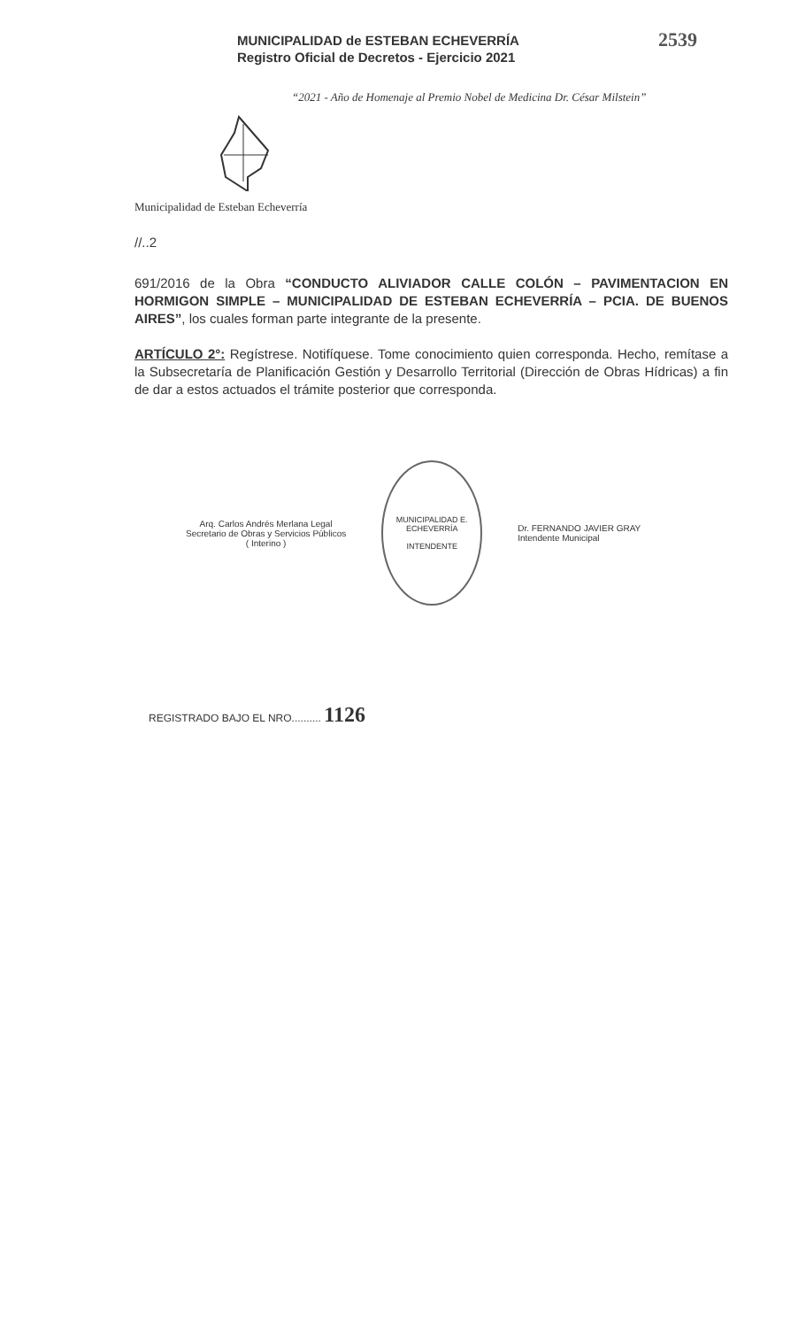MUNICIPALIDAD de ESTEBAN ECHEVERRÍA
Registro Oficial de Decretos - Ejercicio 2021
2539
“2021 - Año de Homenaje al Premio Nobel de Medicina Dr. César Milstein”
Municipalidad de Esteban Echeverría
//..2
691/2016 de la Obra “CONDUCTO ALIVIADOR CALLE COLÓN – PAVIMENTACION EN HORMIGON SIMPLE – MUNICIPALIDAD DE ESTEBAN ECHEVERRÍA – PCIA. DE BUENOS AIRES”, los cuales forman parte integrante de la presente.
ARTÍCULO 2°: Regístrese. Notifíquese. Tome conocimiento quien corresponda. Hecho, remítase a la Subsecretaría de Planificación Gestión y Desarrollo Territorial (Dirección de Obras Hídricas) a fin de dar a estos actuados el trámite posterior que corresponda.
Arq. Carlos Andrés Merlana Legal
Secretario de Obras y Servicios Públicos
( Interino )
MUNICIPALIDAD E. ECHEVERRÍA
INTENDENTE
Dr. FERNANDO JAVIER GRAY
Intendente Municipal
REGISTRADO BAJO EL NRO.......... 1126